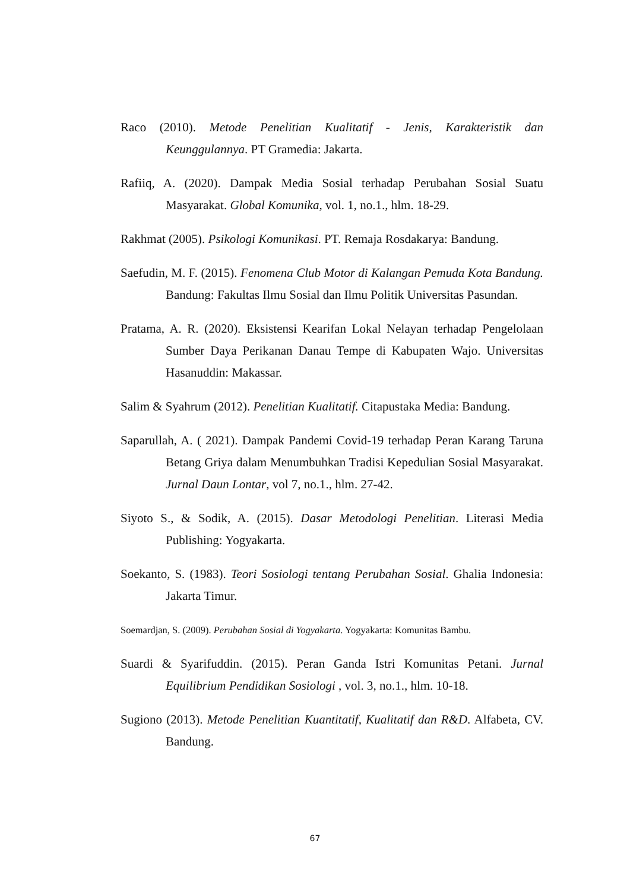Raco (2010). Metode Penelitian Kualitatif - Jenis, Karakteristik dan Keunggulannya. PT Gramedia: Jakarta.
Rafiiq, A. (2020). Dampak Media Sosial terhadap Perubahan Sosial Suatu Masyarakat. Global Komunika, vol. 1, no.1., hlm. 18-29.
Rakhmat (2005). Psikologi Komunikasi. PT. Remaja Rosdakarya: Bandung.
Saefudin, M. F. (2015). Fenomena Club Motor di Kalangan Pemuda Kota Bandung. Bandung: Fakultas Ilmu Sosial dan Ilmu Politik Universitas Pasundan.
Pratama, A. R. (2020). Eksistensi Kearifan Lokal Nelayan terhadap Pengelolaan Sumber Daya Perikanan Danau Tempe di Kabupaten Wajo. Universitas Hasanuddin: Makassar.
Salim & Syahrum (2012). Penelitian Kualitatif. Citapustaka Media: Bandung.
Saparullah, A. ( 2021). Dampak Pandemi Covid-19 terhadap Peran Karang Taruna Betang Griya dalam Menumbuhkan Tradisi Kepedulian Sosial Masyarakat. Jurnal Daun Lontar, vol 7, no.1., hlm. 27-42.
Siyoto S., & Sodik, A. (2015). Dasar Metodologi Penelitian. Literasi Media Publishing: Yogyakarta.
Soekanto, S. (1983). Teori Sosiologi tentang Perubahan Sosial. Ghalia Indonesia: Jakarta Timur.
Soemardjan, S. (2009). Perubahan Sosial di Yogyakarta. Yogyakarta: Komunitas Bambu.
Suardi & Syarifuddin. (2015). Peran Ganda Istri Komunitas Petani. Jurnal Equilibrium Pendidikan Sosiologi , vol. 3, no.1., hlm. 10-18.
Sugiono (2013). Metode Penelitian Kuantitatif, Kualitatif dan R&D. Alfabeta, CV. Bandung.
67